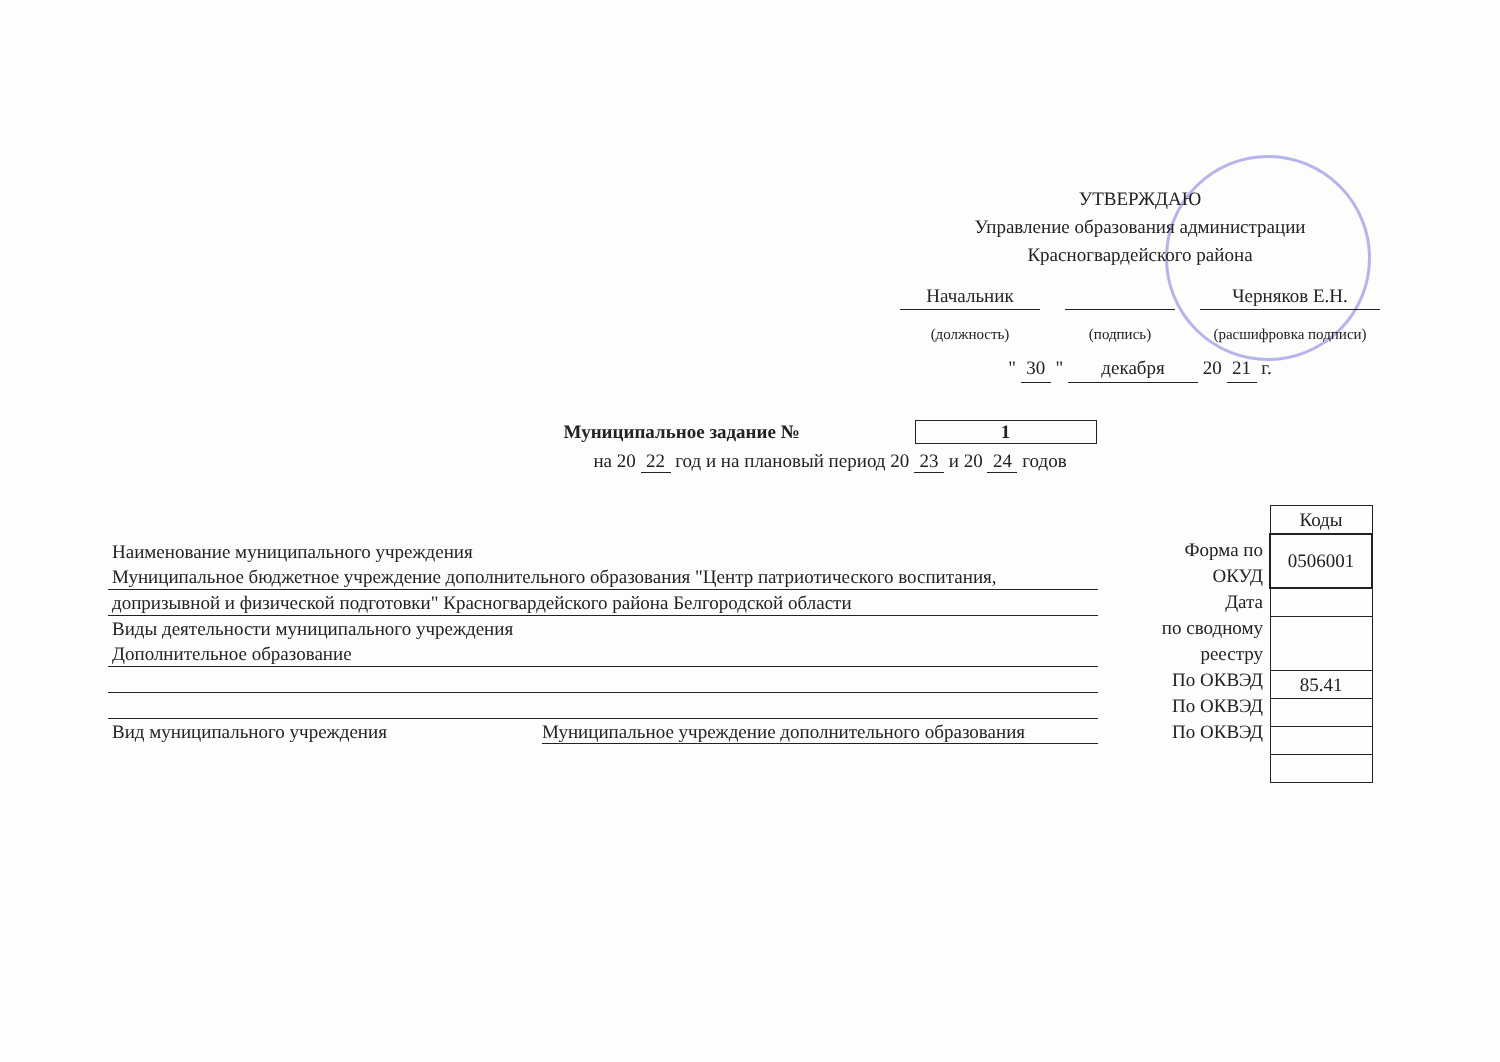УТВЕРЖДАЮ
Управление образования администрации
Красногвардейского района
Начальник
(должность)
(подпись)
Черняков Е.Н.
(расшифровка подписи)
" 30 " декабря 20 21 г.
Муниципальное задание № 1
на 20 22 год и на плановый период 20 23 и 20 24 годов
Наименование муниципального учреждения
Муниципальное бюджетное учреждение дополнительного образования "Центр патриотического воспитания,
допризывной и физической подготовки" Красногвардейского района Белгородской области
Виды деятельности муниципального учреждения
Дополнительное образование
Вид муниципального учреждения Муниципальное учреждение дополнительного образования
Форма по
ОКУД
Дата
по сводному
реестру
По ОКВЭД
По ОКВЭД
По ОКВЭД
| Коды |
| 0506001 |
| 85.41 |